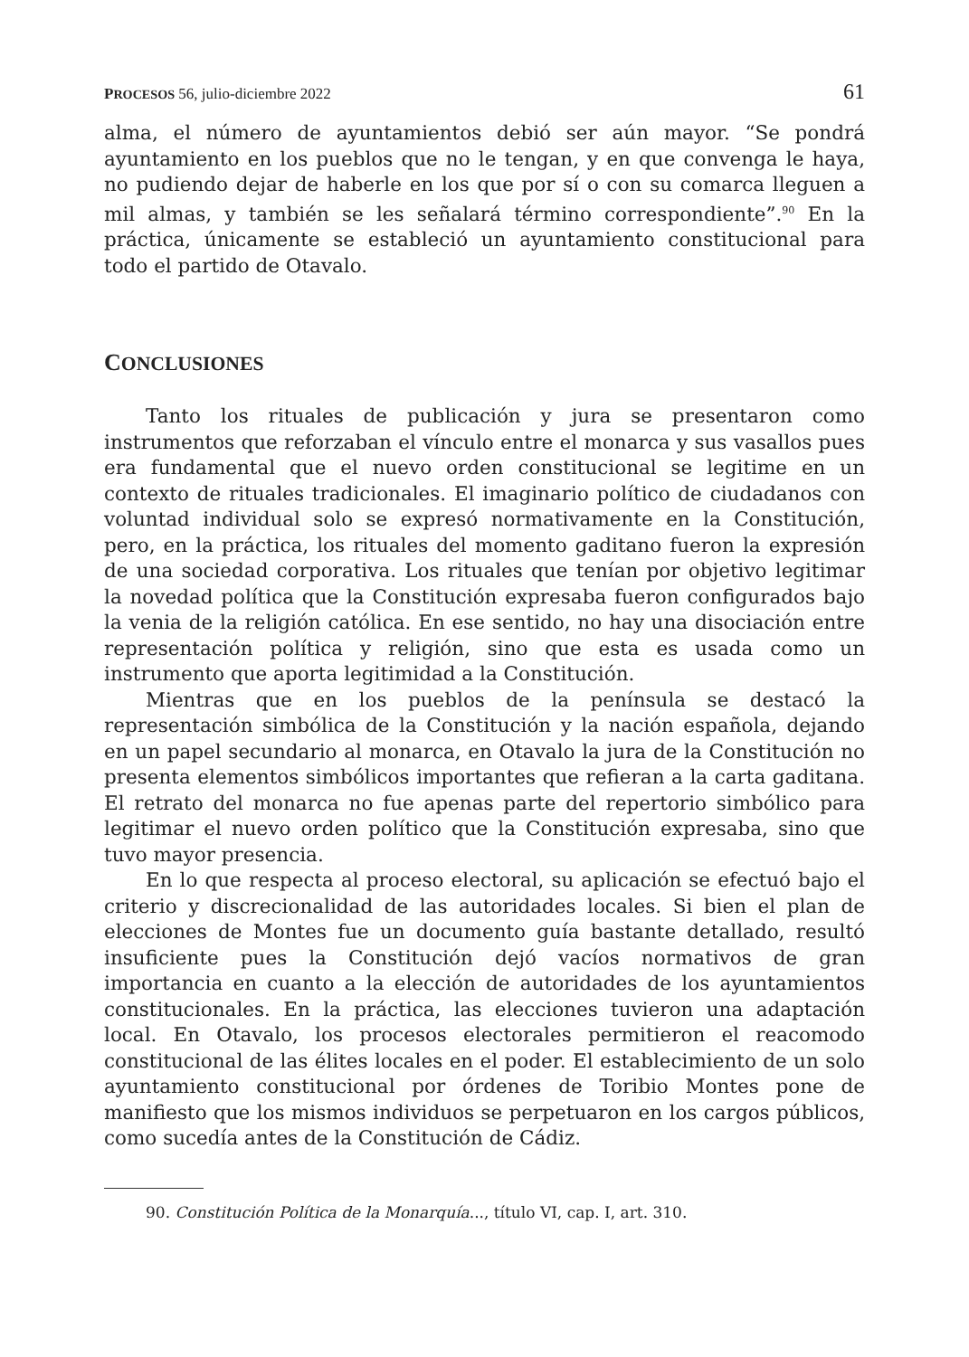PROCESOS 56, julio-diciembre 2022 61
alma, el número de ayuntamientos debió ser aún mayor. “Se pondrá ayuntamiento en los pueblos que no le tengan, y en que convenga le haya, no pudiendo dejar de haberle en los que por sí o con su comarca lleguen a mil almas, y también se les señalará término correspondiente”.<sup>90</sup> En la práctica, únicamente se estableció un ayuntamiento constitucional para todo el partido de Otavalo.
CONCLUSIONES
Tanto los rituales de publicación y jura se presentaron como instrumentos que reforzaban el vínculo entre el monarca y sus vasallos pues era fundamental que el nuevo orden constitucional se legitime en un contexto de rituales tradicionales. El imaginario político de ciudadanos con voluntad individual solo se expresó normativamente en la Constitución, pero, en la práctica, los rituales del momento gaditano fueron la expresión de una sociedad corporativa. Los rituales que tenían por objetivo legitimar la novedad política que la Constitución expresaba fueron configurados bajo la venia de la religión católica. En ese sentido, no hay una disociación entre representación política y religión, sino que esta es usada como un instrumento que aporta legitimidad a la Constitución.
Mientras que en los pueblos de la península se destacó la representación simbólica de la Constitución y la nación española, dejando en un papel secundario al monarca, en Otavalo la jura de la Constitución no presenta elementos simbólicos importantes que refieran a la carta gaditana. El retrato del monarca no fue apenas parte del repertorio simbólico para legitimar el nuevo orden político que la Constitución expresaba, sino que tuvo mayor presencia.
En lo que respecta al proceso electoral, su aplicación se efectuó bajo el criterio y discrecionalidad de las autoridades locales. Si bien el plan de elecciones de Montes fue un documento guía bastante detallado, resultó insuficiente pues la Constitución dejó vacíos normativos de gran importancia en cuanto a la elección de autoridades de los ayuntamientos constitucionales. En la práctica, las elecciones tuvieron una adaptación local. En Otavalo, los procesos electorales permitieron el reacomodo constitucional de las élites locales en el poder. El establecimiento de un solo ayuntamiento constitucional por órdenes de Toribio Montes pone de manifiesto que los mismos individuos se perpetuaron en los cargos públicos, como sucedía antes de la Constitución de Cádiz.
90. Constitución Política de la Monarquía..., título VI, cap. I, art. 310.